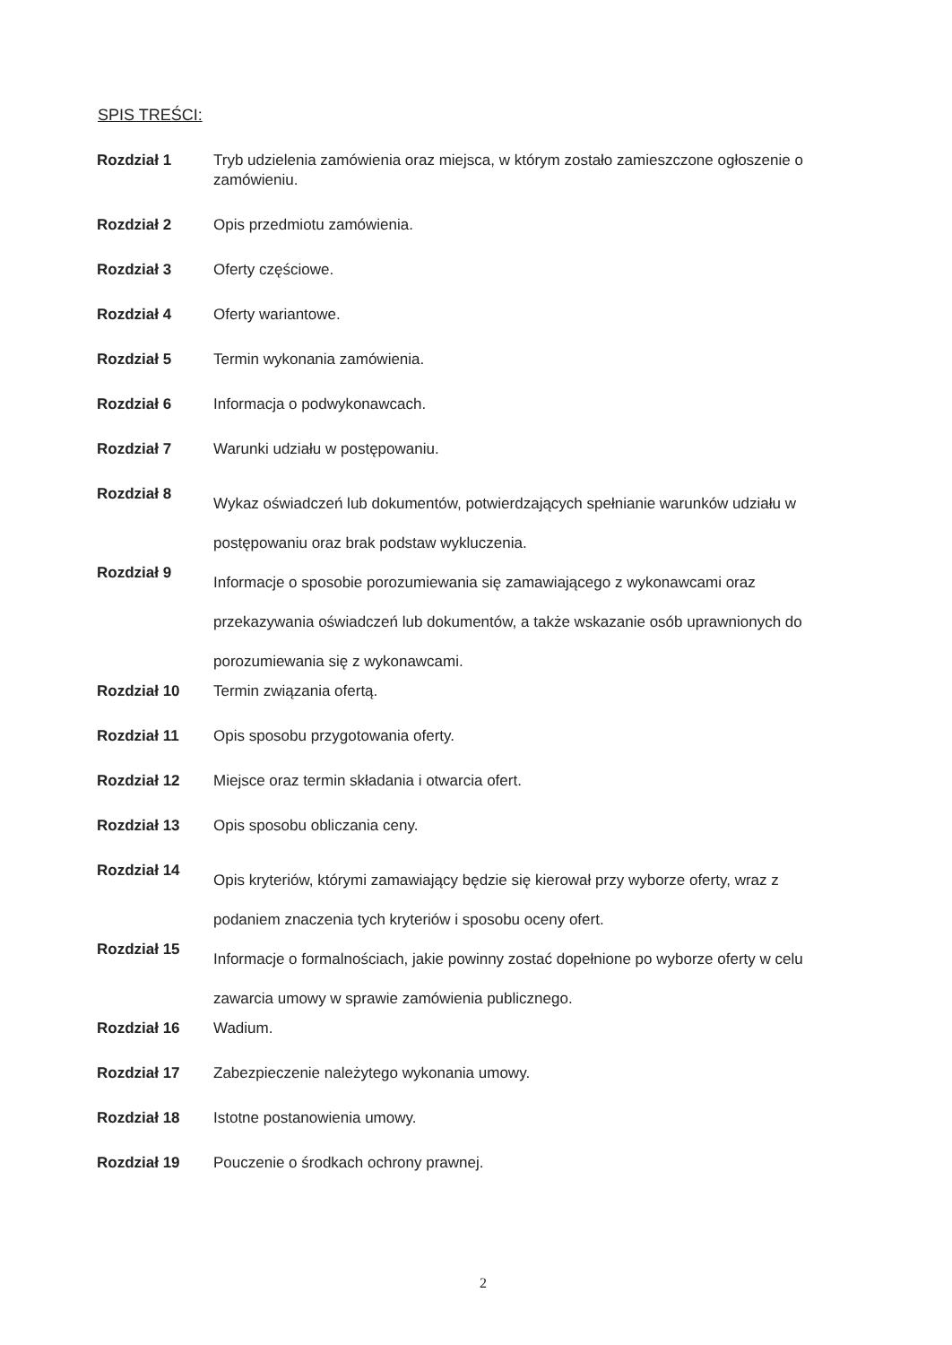SPIS TREŚCI:
| Rozdział 1 | Tryb udzielenia zamówienia oraz miejsca, w którym zostało zamieszczone ogłoszenie o zamówieniu. |
| Rozdział 2 | Opis przedmiotu zamówienia. |
| Rozdział 3 | Oferty częściowe. |
| Rozdział 4 | Oferty wariantowe. |
| Rozdział 5 | Termin wykonania zamówienia. |
| Rozdział 6 | Informacja o podwykonawcach. |
| Rozdział 7 | Warunki udziału w postępowaniu. |
| Rozdział 8 | Wykaz oświadczeń lub dokumentów, potwierdzających spełnianie warunków udziału w postępowaniu oraz brak podstaw wykluczenia. |
| Rozdział 9 | Informacje o sposobie porozumiewania się zamawiającego z wykonawcami oraz przekazywania oświadczeń lub dokumentów, a także wskazanie osób uprawnionych do porozumiewania się z wykonawcami. |
| Rozdział 10 | Termin związania ofertą. |
| Rozdział 11 | Opis sposobu przygotowania oferty. |
| Rozdział 12 | Miejsce oraz termin składania i otwarcia ofert. |
| Rozdział 13 | Opis sposobu obliczania ceny. |
| Rozdział 14 | Opis kryteriów, którymi zamawiający będzie się kierował przy wyborze oferty, wraz z podaniem znaczenia tych kryteriów i sposobu oceny ofert. |
| Rozdział 15 | Informacje o formalnościach, jakie powinny zostać dopełnione po wyborze oferty w celu zawarcia umowy w sprawie zamówienia publicznego. |
| Rozdział 16 | Wadium. |
| Rozdział 17 | Zabezpieczenie należytego wykonania umowy. |
| Rozdział 18 | Istotne postanowienia umowy. |
| Rozdział 19 | Pouczenie o środkach ochrony prawnej. |
2